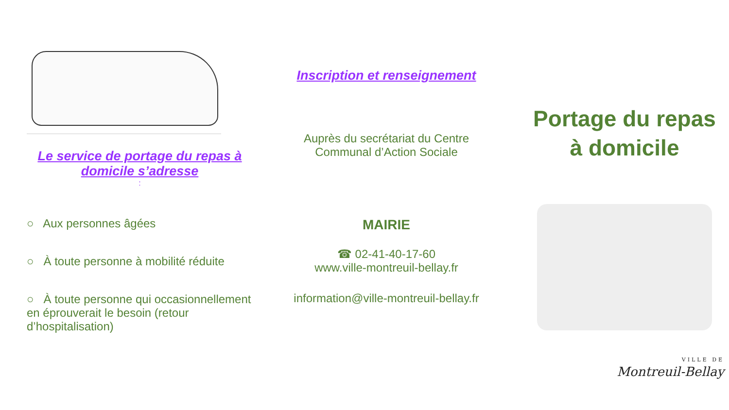Le service de portage du repas à domicile s’adresse
:
○ Aux personnes âgées
○ À toute personne à mobilité réduite
○ À toute personne qui occasionnellement en éprouverait le besoin (retour d’hospitalisation)
Inscription et renseignement
Auprès du secrétariat du Centre
Communal d’Action Sociale
MAIRIE
☎ 02-41-40-17-60
www.ville-montreuil-bellay.fr
information@ville-montreuil-bellay.fr
Portage du repas
à domicile
VILLE DE
Montreuil-Bellay